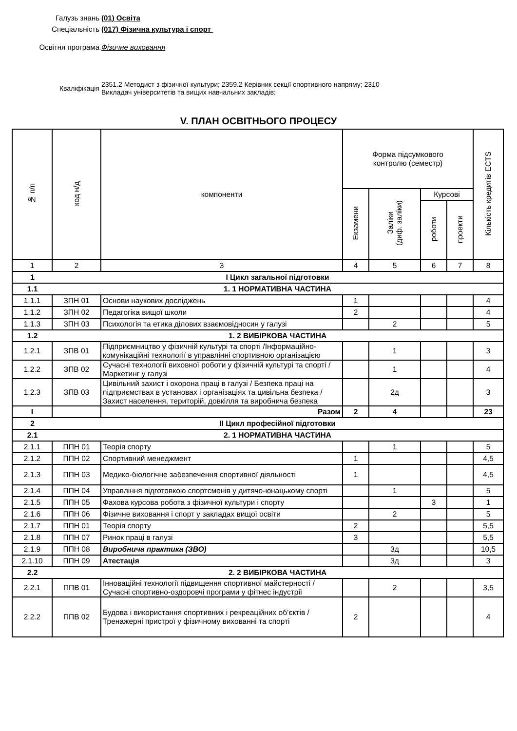Галузь знань (01) Освіта
Спеціальність (017) Фізична культура і спорт
Освітня програма Фізичне виховання
Кваліфікація
2351.2 Методист з фізичної культури; 2359.2 Керівник секції спортивного напряму; 2310
Викладач університетів та вищих навчальних закладів;
V. ПЛАН ОСВІТНЬОГО ПРОЦЕСУ
| № п/п | код н/д | компоненти | Форма підсумкового контролю (семестр) | | | | Кількість кредитів ECTS |
| --- | --- | --- | --- | --- | --- | --- | --- |
| | | | Екзамени | Заліки (диф. заліки) | Курсові | | |
| | | | | | роботи | проекти | |
| 1 | 2 | 3 | 4 | 5 | 6 | 7 | 8 |
| 1 | І Цикл загальної підготовки | | | | | | |
| 1.1 | 1. 1 НОРМАТИВНА ЧАСТИНА | | | | | | |
| 1.1.1 | ЗПН 01 | Основи наукових досліджень | 1 | | | | 4 |
| 1.1.2 | ЗПН 02 | Педагогіка вищої школи | 2 | | | | 4 |
| 1.1.3 | ЗПН 03 | Психологія та етика ділових взаємовідносин у галузі | | 2 | | | 5 |
| 1.2 | 1. 2 ВИБІРКОВА ЧАСТИНА | | | | | | |
| 1.2.1 | ЗПВ 01 | Підприємництво у фізичній культурі та спорті /Інформаційно-комунікаційні технології в управлінні спортивною організацією | | 1 | | | 3 |
| 1.2.2 | ЗПВ 02 | Сучасні технології виховної роботи у фізичній культурі та спорті / Маркетинг у галузі | | 1 | | | 4 |
| 1.2.3 | ЗПВ 03 | Цивільний захист і охорона праці в галузі / Безпека праці на підприємствах в установах і організаціях та цивільна безпека / Захист населення, територій, довкілля та виробнича безпека | | 2д | | | 3 |
| І | | Разом | 2 | 4 | | | 23 |
| 2 | ІІ Цикл професійної підготовки | | | | | | |
| 2.1 | 2. 1 НОРМАТИВНА ЧАСТИНА | | | | | | |
| 2.1.1 | ППН 01 | Теорія спорту | | 1 | | | 5 |
| 2.1.2 | ППН 02 | Спортивний менеджмент | 1 | | | | 4,5 |
| 2.1.3 | ППН 03 | Медико-біологічне забезпечення спортивної діяльності | 1 | | | | 4,5 |
| 2.1.4 | ППН 04 | Управління підготовкою спортсменів у дитячо-юнацькому спорті | | 1 | | | 5 |
| 2.1.5 | ППН 05 | Фахова курсова робота з фізичної культури і спорту | | | 3 | | 1 |
| 2.1.6 | ППН 06 | Фізичне виховання і спорт у закладах вищої освіти | | 2 | | | 5 |
| 2.1.7 | ППН 01 | Теорія спорту | 2 | | | | 5,5 |
| 2.1.8 | ППН 07 | Ринок праці в галузі | 3 | | | | 5,5 |
| 2.1.9 | ППН 08 | Виробнича практика (ЗВО) | | 3д | | | 10,5 |
| 2.1.10 | ППН 09 | Атестація | | 3д | | | 3 |
| 2.2 | 2. 2 ВИБІРКОВА ЧАСТИНА | | | | | | |
| 2.2.1 | ППВ 01 | Інноваційні технології підвищення спортивної майстерності / Сучасні спортивно-оздоровчі програми у фітнес індустрії | | 2 | | | 3,5 |
| 2.2.2 | ППВ 02 | Будова і використання спортивних і рекреаційних об’єктів / Тренажерні пристрої у фізичному вихованні та спорті | 2 | | | | 4 |